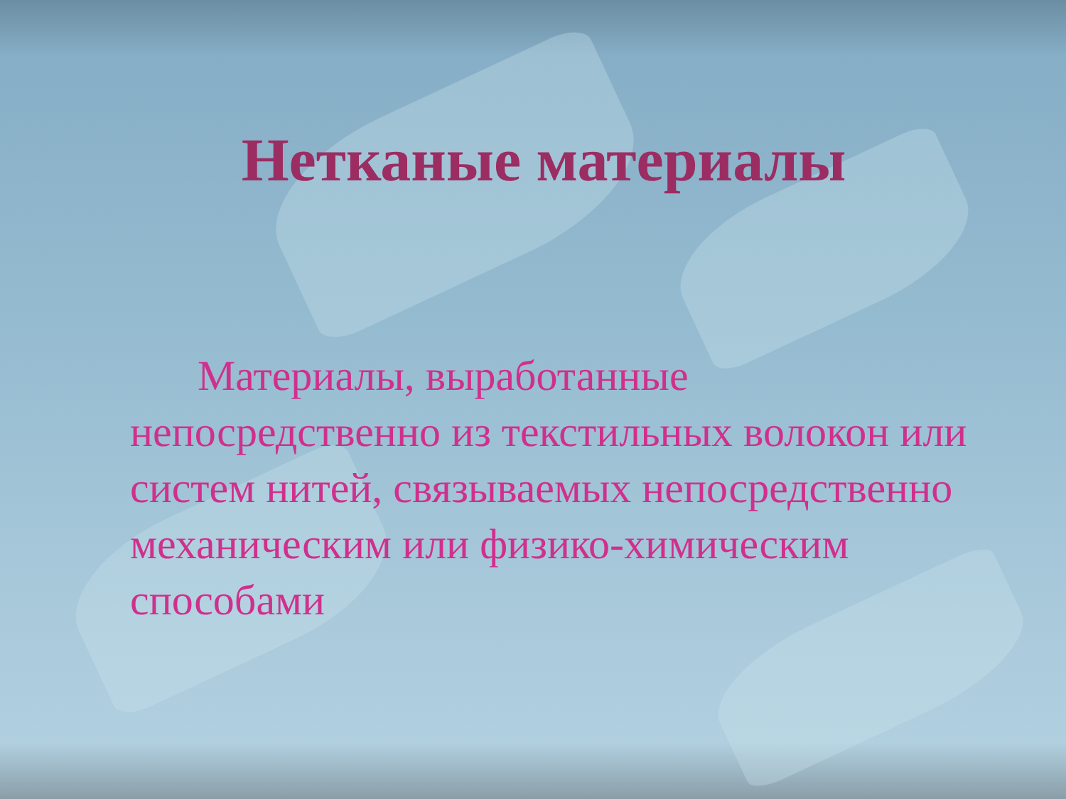Нетканые материалы
Материалы, выработанные непосредственно из текстильных волокон или систем нитей, связываемых непосредственно механическим или физико-химическим способами